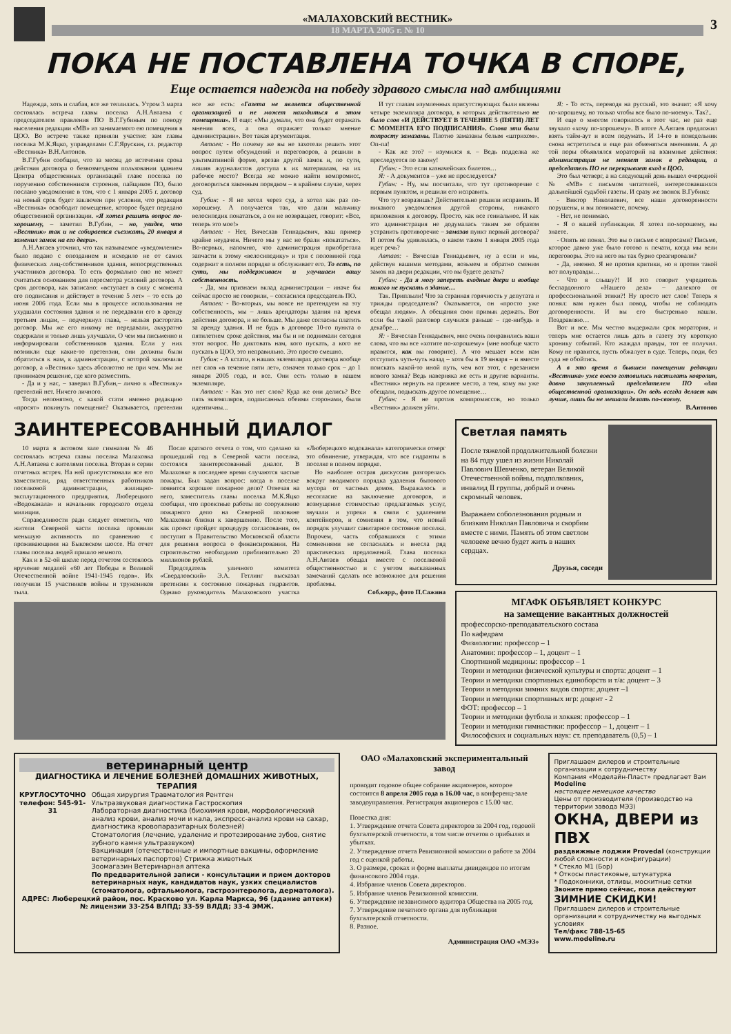«МАЛАХОВСКИЙ ВЕСТНИК»
18 МАРТА 2005 г. № 10
3
ПОКА НЕ ПОСТАВЛЕНА ТОЧКА В СПОРЕ,
Еще остается надежда на победу здравого смысла над амбициями
Надежда, хоть и слабая, все же теплилась. Утром 3 марта состоялась встреча главы поселка А.Н.Автаева с председателем правления ПО В.Г.Губиным по поводу выселения редакции «МВ» из занимаемого ею помещения в ЦОО. Во встрече также приняли участие: зам главы поселка М.К.Яцко, управделами С.Г.Ярускин, гл. редактор «Вестника» В.Н.Антонов.
В.Г.Губин сообщил, что за месяц до истечения срока действия договора о безвозмездном пользовании зданием Центра общественных организаций главе поселка по поручению собственников строения, пайщиков ПО, было послано уведомление в том, что с 1 января 2005 г. договор на новый срок будет заключен при условии, что редакция «Вестника» освободит помещение, которое будет передано общественной организации. «Я хотел решить вопрос по-хорошему, – заметил В.Губин, – но, увидев, что «Вестник» так и не собирается съезжать, 20 января я заменил замок на его двери».
А.Н.Автаев уточнил, что так называемое «уведомление» было подано с опозданием и исходило не от самих физических лиц-собственников здания, непосредственных участников договора. То есть формально оно не может считаться основанием для пересмотра условий договора. А срок договора, как записано: «вступает в силу с момента его подписания и действует в течение 5 лет» – то есть до июня 2006 года. Если мы в процессе использования не ухудшали состояния здания и не передавали его в аренду третьим лицам, – подчеркнул глава, – нельзя расторгать договор. Мы же его никому не передавали, аккуратно содержали и только лишь улучшали. О чем мы письменно и информировали собственников здания. Если у них возникли еще какие-то претензии, они должны были обратиться к нам, к администрации, с которой заключили договор, а «Вестник» здесь абсолютно не при чем. Мы же принимаем решение, где кого разместить.
- Да и у нас, – заверил В.Губин,– лично к «Вестнику» претензий нет. Ничего личного.
Тогда непонятно, с какой стати именно редакцию «просят» покинуть помещение? Оказывается, претензии все же есть: «Газета не является общественной организацией и не может находиться в этом помещении». И еще: «Мы думали, что она будет отражать мнения всех, а она отражает только мнение администрации». Вот такая аргументация.
Автаев: - Но почему же вы не захотели решить этот вопрос путем обсуждений и переговоров, а решили в ультимативной форме, врезав другой замок и, по сути, лишив журналистов доступа к их материалам, на их рабочее место? Всегда же можно найти компромисс, договориться законным порядком – в крайнем случае, через суд.
Губин: - Я не хотел через суд, а хотел как раз по-хорошему. А получается так, что дали мальчику велосипедик покататься, а он не возвращает, говорит: «Все, теперь это мое!»
Автаев: - Нет, Вячеслав Геннадьевич, ваш пример крайне неудачен. Ничего мы у вас не брали «покататься». Во-первых, напомню, что администрация приобретала запчасти к этому «велосипедику» и три с половиной года содержит в полном порядке и обслуживает его. То есть, по сути, мы поддерживаем и улучшаем вашу собственность.
- Да, мы признаем вклад администрации – иначе бы сейчас просто не говорили, – согласился председатель ПО.
Автаев: - Во-вторых, мы вовсе не претендуем на эту собственность, мы – лишь арендаторы здания на время действия договора, и не больше. Мы даже согласны платить за аренду здания. И не будь в договоре 10-го пункта о пятилетнем сроке действия, мы бы и не поднимали сегодня этот вопрос. Но диктовать нам, кого пускать, а кого не пускать в ЦОО, это неправильно. Это просто смешно.
Губин: - А кстати, в наших экземплярах договора вообще нет слов «в течение пяти лет», означен только срок – до 1 января 2005 года, и все. Они есть только в вашем экземпляре.
Автаев: - Как это нет слов? Куда же они делись? Все пять экземпляров, подписанных обеими сторонами, были идентичны...
И тут глазам изумленных присутствующих были явлены четыре экземпляра договора, в которых действительно не было слов «И ДЕЙСТВУЕТ В ТЕЧЕНИЕ 5 (ПЯТИ) ЛЕТ С МОМЕНТА ЕГО ПОДПИСАНИЯ». Слова эти были попросту замазаны. Плотно замазаны белым «штрихом». Оп-па!
- Как же это? – изумился я. – Ведь подделка же преследуется по закону!
Губин: - Это если казначейских билетов…
Я: - А документов – уже не преследуется?
Губин: - Ну, мы посчитали, что тут противоречие с первым пунктом, и решили его исправить.
Что тут возразишь? Действительно решили исправить. И никакого уведомления другой стороны, никакого приложения к договору. Просто, как все гениальное. И как это администрация не додумалась таким же образом устранить противоречие – замазав пункт первый договора? И потом бы удивлялась, о каком таком 1 января 2005 года идет речь?
Автаев: - Вячеслав Геннадьевич, ну а если и мы, действуя вашими методами, возьмем и обратно сменим замок на двери редакции, что вы будете делать?
Губин: - Да я могу запереть входные двери и вообще никого не пускать в здание…
Так. Приплыли! Что за странная горячность у депутата и трижды председателя? Оказывается, он «просто уже обещал людям». А обещания свои привык держать. Вот если бы такой разговор случился раньше – где-нибудь в декабре…
Я: - Вячеслав Геннадьевич, мне очень понравились ваши слова, что вы все «хотите по-хорошему» (мне вообще часто нравится, как вы говорите). А что мешает всем нам отступить чуть-чуть назад – хотя бы в 19 января – и вместе поискать какой-то иной путь, чем вот этот, с врезанием нового замка? Ведь наверняка же есть и другие варианты. «Вестник» вернуть на прежнее место, а тем, кому вы уже обещали, подыскать другое помещение…
Губин: - Я не против компромиссов, но только «Вестник» должен уйти.
Я: - То есть, переводя на русский, это значит: «Я хочу по-хорошему, но только чтобы все было по-моему». Так?..
И еще о многом говорилось в этот час, не раз еще звучало «хочу по-хорошему». В итоге А.Автаев предложил взять тайм-аут и всем подумать. И 14-го в понедельник снова встретиться и еще раз обменяться мнениями. А до той поры объявлялся мораторий на взаимные действия: администрация не меняет замок в редакции, а председатель ПО не перекрывает вход в ЦОО.
Это был четверг, а на следующий день вышел очередной № «МВ» с письмом читателей, интересовавшихся дальнейшей судьбой газеты. И сразу же звонок В.Губина:
- Виктор Николаевич, все наши договоренности порушены, и вы понимаете, почему.
- Нет, не понимаю.
- Я о вашей публикации. Я хотел по-хорошему, вы знаете.
- Опять не понял. Это вы о письме с вопросами? Письме, которое давно уже было готово к печати, когда мы вели переговоры. Это на него вы так бурно среагировали?
- Да, именно. Я не против критики, но я против такой вот полуправды…
- Что я слышу?! И это говорит учредитель беспардонного «Нашего дела» – далекого от профессиональной этики?! Ну просто нет слов! Теперь я понял: вам нужен был повод, чтобы не соблюдать договоренности. И вы его быстренько нашли. Поздравляю…
Вот и все. Мы честно выдержали срок моратория, и теперь мне остается лишь дать в газету эту короткую хронику событий. Кто жаждал правды, тот ее получил. Кому не нравится, пусть обжалует в суде. Теперь, поди, без суда не обойтись.
А в это время в бывшем помещении редакции «Вестника» уже вовсю готовились настилать ковролин, давно закупленный председателем ПО «для общественной организации». Он ведь всегда делает как лучше, лишь бы не мешали делать по-своему.
В.Антонов
ЗАИНТЕРЕСОВАННЫЙ ДИАЛОГ
10 марта в актовом зале гимназии № 46 состоялась встреча главы поселка Малаховка А.Н.Автаева с жителями поселка. Вторая в серии отчетных встреч. На ней присутствовали все его заместители, ряд ответственных работников поселковой администрации, жилищно-эксплутационного предприятия, Люберецкого «Водоканала» и начальник городского отдела милиции.
Справедливости ради следует отметить, что жители Северной части поселка проявили меньшую активность по сравнению с проживающими на Быковском шоссе. На отчет главы поселка людей пришло немного.
Как и в 52-ой школе перед отчетом состоялось вручение медалей «60 лет Победы в Великой Отечественной войне 1941-1945 годов». Их получили 15 участников войны и тружеников тыла.
После краткого отчета о том, что сделано за прошедший год в Северной части поселка, состоялся заинтересованный диалог. В Малаховке в последнее время случаются частые пожары. Был задан вопрос: когда в поселке появится хорошее пожарное депо? Отвечая на него, заместитель главы поселка М.К.Яцко сообщил, что проектные работы по сооружению пожарного депо на Северной половине Малаховки близки к завершению. После того, как проект пройдет процедуру согласования, он поступит в Правительство Московской области для решения вопроса о финансировании. На строительство необходимо приблизительно 20 миллионов рублей.
Председатель уличного комитета «Свердловский» Э.А. Гетлинг высказал претензии к состоянию пожарных гидрантов. Однако руководитель Малаховского участка «Люберецкого водоканала» категорически отверг это обвинение, утверждая, что все гидранты в поселке в полном порядке.
Но наиболее острая дискуссия разгорелась вокруг вводимого порядка удаления бытового мусора от частных домов. Выражалось и несогласие на заключение договоров, и возмущение стоимостью предлагаемых услуг, звучали и упреки в связи с удалением контейнеров, и сомнения в том, что новый порядок улучшит санитарное состояние поселка. Впрочем, часть собравшихся с этими сомнениями не согласилась и внесла ряд практических предложений. Глава поселка А.Н.Автаев обещал вместе с поселковой общественностью и с учетом высказанных замечаний сделать все возможное для решения проблемы.
Соб.корр., фото П.Сажина
Светлая память
После тяжелой продолжительной болезни на 84 году ушел из жизни Николай Павлович Шевченко, ветеран Великой Отечественной войны, подполковник, инвалид II группы, добрый и очень скромный человек.
Выражаем соболезнования родным и близким Николая Павловича и скорбим вместе с ними. Память об этом светлом человеке вечно будет жить в наших сердцах.
Друзья, соседи
МГАФК ОБЪЯВЛЯЕТ КОНКУРС
на замещение вакантных должностей
профессорско-преподавательского состава
По кафедрам
Физиологии: профессор – 1
Анатомии: профессор – 1, доцент – 1
Спортивной медицины: профессор – 1
Теории и методики физической культуры и спорта: доцент – 1
Теории и методики спортивных единоборств и т/а: доцент – 3
Теории и методики зимних видов спорта: доцент –1
Теории и методики спортивных игр: доцент - 2
ФОТ: профессор – 1
Теории и методики футбола и хоккея: профессор – 1
Теории и методики гимнастики: профессор – 1, доцент – 1
Философских и социальных наук: ст. преподаватель (0,5) – 1
ветеринарный центр
ДИАГНОСТИКА И ЛЕЧЕНИЕ БОЛЕЗНЕЙ ДОМАШНИХ ЖИВОТНЫХ, ТЕРАПИЯ
КРУГЛОСУТОЧНО
телефон: 545-91-31
Общая хирургия Травматология Рентген
Ультразвуковая диагностика Гастроскопия
Лабораторная диагностика (биохимия крови, морфологический анализ крови, анализ мочи и кала, экспресс-анализ крови на сахар, диагностика кровопаразитарных болезней)
Стоматология (лечение, удаление и протезирование зубов, снятие зубного камня ультразвуком)
Вакцинация (отечественные и импортные вакцины, оформление ветеринарных паспортов) Стрижка животных
Зоомагазин Ветеринарная аптека
По предварительной записи - консультации и прием докторов ветеринарных наук, кандидатов наук, узких специалистов (стоматолога, офтальмолога, гастроэнтеролога, дерматолога).
АДРЕС: Люберецкий район, пос. Красково ул. Карла Маркса, 96 (здание аптеки)
№ лицензии 33-254 ВЛПД; 33-59 ВЛДД; 33-4 ЭМЖ.
ОАО «Малаховский экспериментальный завод
проводит годовое общее собрание акционеров, которое состоится 8 апреля 2005 года в 16.00 час, в конференц-зале заводоуправления. Регистрация акционеров с 15.00 час.
Повестка дня:
1. Утверждение отчета Совета директоров за 2004 год, годовой бухгалтерской отчетности, в том числе отчетов о прибылях и убытках.
2. Утверждение отчета Ревизионной комиссии о работе за 2004 год с оценкой работы.
3. О размере, сроках и форме выплаты дивидендов по итогам финансового 2004 года.
4. Избрание членов Совета директоров.
5. Избрание членов Ревизионной комиссии.
6. Утверждение независимого аудитора Общества на 2005 год.
7. Утверждение печатного органа для публикации бухгалтерской отчетности.
8. Разное.
Администрация ОАО «МЭЗ»
Приглашаем дилеров и строительные организации к сотрудничеству
Компания «Моделайн-Пласт» предлагает Вам Modeline
настоящее немецкое качество
Цены от производителя (производство на территории завода МЭЗ)
ОКНА, ДВЕРИ из ПВХ
раздвижные лоджии Provedal (конструкции любой сложности и конфигурации)
* Стекло М1 (Бор)
* Откосы пластиковые, штукатурка
* Подоконники, отливы, москитные сетки
Звоните прямо сейчас, пока действуют
ЗИМНИЕ СКИДКИ!
Приглашаем дилеров и строительные организации к сотрудничеству на выгодных условиях
Тел/факс 788-15-65
www.modeline.ru